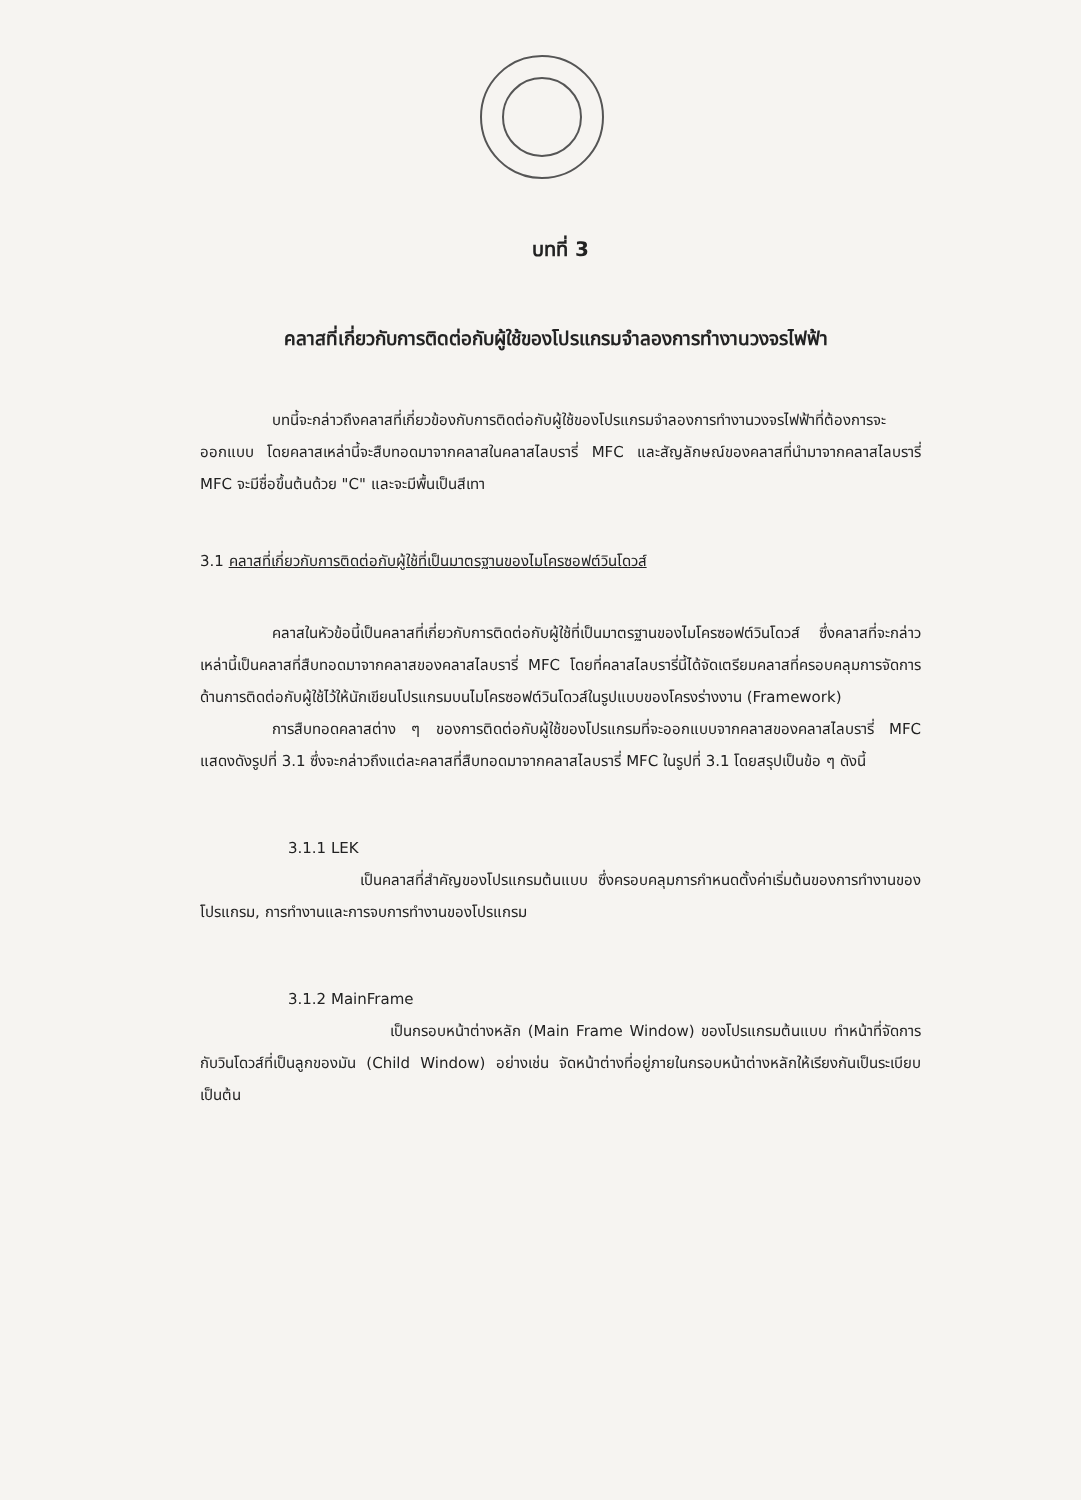บทที่ 3
คลาสที่เกี่ยวกับการติดต่อกับผู้ใช้ของโปรแกรมจำลองการทำงานวงจรไฟฟ้า
บทนี้จะกล่าวถึงคลาสที่เกี่ยวข้องกับการติดต่อกับผู้ใช้ของโปรแกรมจำลองการทำงานวงจรไฟฟ้าที่ต้องการจะออกแบบ โดยคลาสเหล่านี้จะสืบทอดมาจากคลาสในคลาสไลบรารี่ MFC และสัญลักษณ์ของคลาสที่นำมาจากคลาสไลบรารี่ MFC จะมีชื่อขึ้นต้นด้วย "C" และจะมีพื้นเป็นสีเทา
3.1 คลาสที่เกี่ยวกับการติดต่อกับผู้ใช้ที่เป็นมาตรฐานของไมโครซอฟต์วินโดวส์
คลาสในหัวข้อนี้เป็นคลาสที่เกี่ยวกับการติดต่อกับผู้ใช้ที่เป็นมาตรฐานของไมโครซอฟต์วินโดวส์ ซึ่งคลาสที่จะกล่าวเหล่านี้เป็นคลาสที่สืบทอดมาจากคลาสของคลาสไลบรารี่ MFC โดยที่คลาสไลบรารี่นี้ได้จัดเตรียมคลาสที่ครอบคลุมการจัดการด้านการติดต่อกับผู้ใช้ไว้ให้นักเขียนโปรแกรมบนไมโครซอฟต์วินโดวส์ในรูปแบบของโครงร่างงาน (Framework)
การสืบทอดคลาสต่าง ๆ ของการติดต่อกับผู้ใช้ของโปรแกรมที่จะออกแบบจากคลาสของคลาสไลบรารี่ MFC แสดงดังรูปที่ 3.1 ซึ่งจะกล่าวถึงแต่ละคลาสที่สืบทอดมาจากคลาสไลบรารี่ MFC ในรูปที่ 3.1 โดยสรุปเป็นข้อ ๆ ดังนี้
3.1.1 LEK
เป็นคลาสที่สำคัญของโปรแกรมต้นแบบ ซึ่งครอบคลุมการกำหนดตั้งค่าเริ่มต้นของการทำงานของโปรแกรม, การทำงานและการจบการทำงานของโปรแกรม
3.1.2 MainFrame
เป็นกรอบหน้าต่างหลัก (Main Frame Window) ของโปรแกรมต้นแบบ ทำหน้าที่จัดการกับวินโดวส์ที่เป็นลูกของมัน (Child Window) อย่างเช่น จัดหน้าต่างที่อยู่ภายในกรอบหน้าต่างหลักให้เรียงกันเป็นระเบียบ เป็นต้น